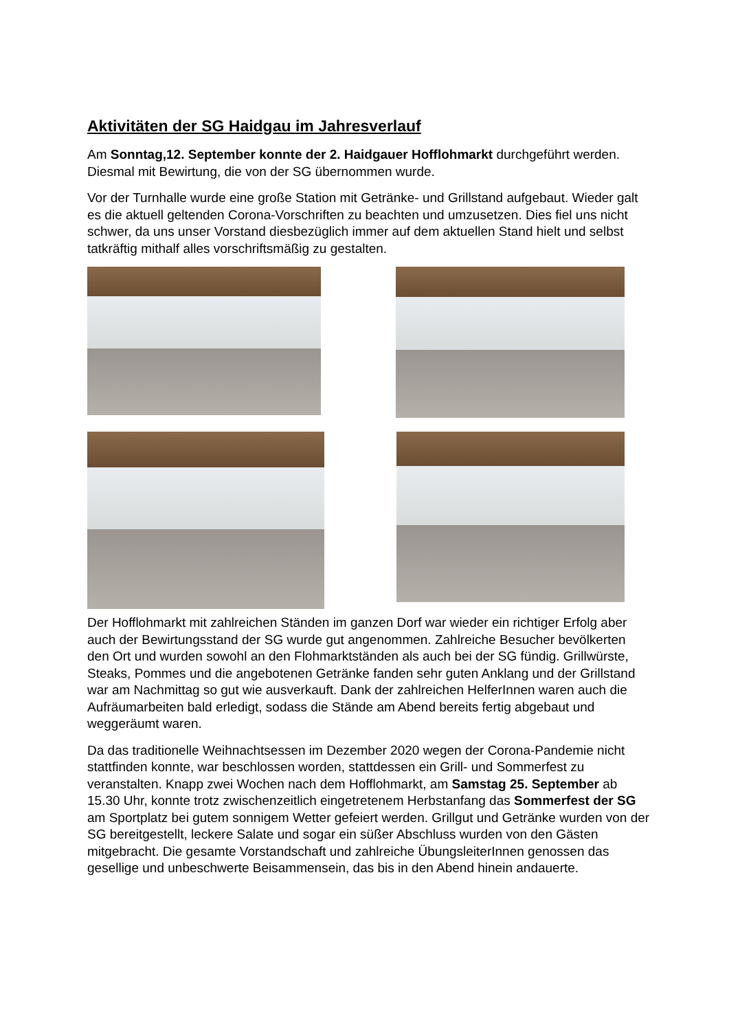Aktivitäten der SG Haidgau im Jahresverlauf
Am Sonntag,12. September konnte der 2. Haidgauer Hofflohmarkt durchgeführt werden. Diesmal mit Bewirtung, die von der SG übernommen wurde.
Vor der Turnhalle wurde eine große Station mit Getränke- und Grillstand aufgebaut. Wieder galt es die aktuell geltenden Corona-Vorschriften zu beachten und umzusetzen. Dies fiel uns nicht schwer, da uns unser Vorstand diesbezüglich immer auf dem aktuellen Stand hielt und selbst tatkräftig mithalf alles vorschriftsmäßig zu gestalten.
Der Hofflohmarkt mit zahlreichen Ständen im ganzen Dorf war wieder ein richtiger Erfolg aber auch der Bewirtungsstand der SG wurde gut angenommen. Zahlreiche Besucher bevölkerten den Ort und wurden sowohl an den Flohmarktständen als auch bei der SG fündig. Grillwürste, Steaks, Pommes und die angebotenen Getränke fanden sehr guten Anklang und der Grillstand war am Nachmittag so gut wie ausverkauft. Dank der zahlreichen HelferInnen waren auch die Aufräumarbeiten bald erledigt, sodass die Stände am Abend bereits fertig abgebaut und weggeräumt waren.
Da das traditionelle Weihnachtsessen im Dezember 2020 wegen der Corona-Pandemie nicht stattfinden konnte, war beschlossen worden, stattdessen ein Grill- und Sommerfest zu veranstalten. Knapp zwei Wochen nach dem Hofflohmarkt, am Samstag 25. September ab 15.30 Uhr, konnte trotz zwischenzeitlich eingetretenem Herbstanfang das Sommerfest der SG am Sportplatz bei gutem sonnigem Wetter gefeiert werden. Grillgut und Getränke wurden von der SG bereitgestellt, leckere Salate und sogar ein süßer Abschluss wurden von den Gästen mitgebracht. Die gesamte Vorstandschaft und zahlreiche ÜbungsleiterInnen genossen das gesellige und unbeschwerte Beisammensein, das bis in den Abend hinein andauerte.